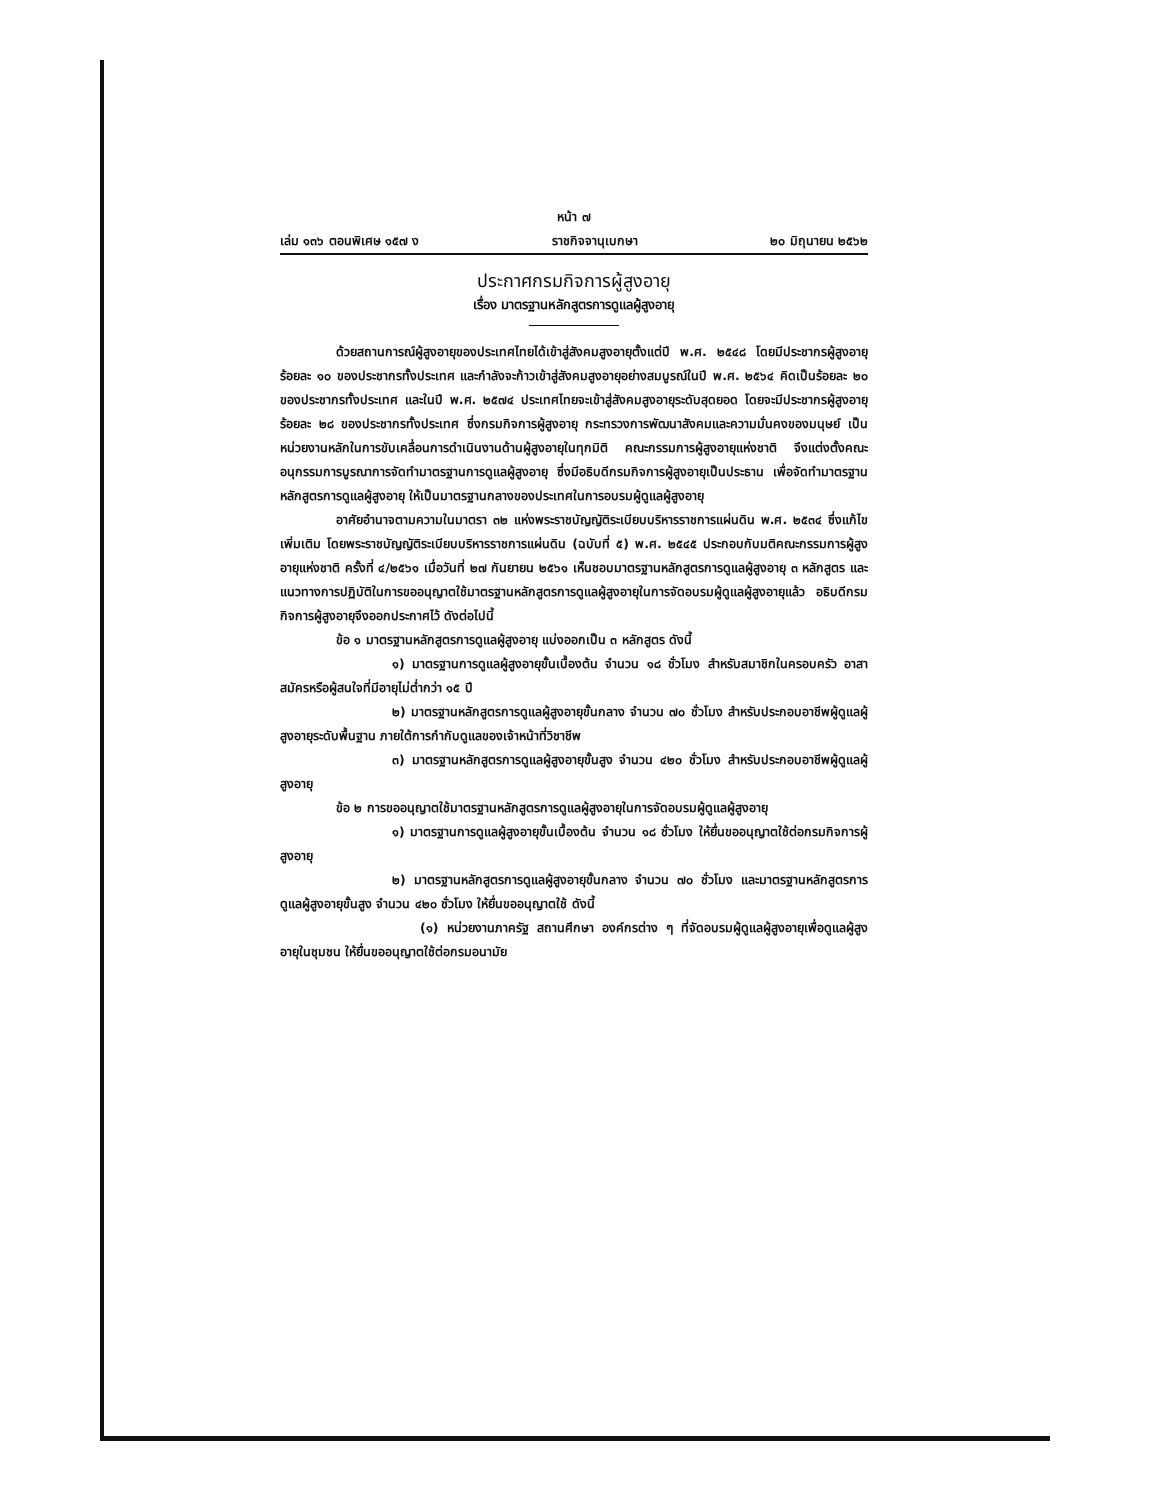หน้า ๗
เล่ม ๑๓๖ ตอนพิเศษ ๑๕๗ ง ราชกิจจานุเบกษา ๒๐ มิถุนายน ๒๕๖๒
ประกาศกรมกิจการผู้สูงอายุ
เรื่อง มาตรฐานหลักสูตรการดูแลผู้สูงอายุ
ด้วยสถานการณ์ผู้สูงอายุของประเทศไทยได้เข้าสู่สังคมสูงอายุตั้งแต่ปี พ.ศ. ๒๕๔๘ โดยมีประชากรผู้สูงอายุ ร้อยละ ๑๐ ของประชากรทั้งประเทศ และกำลังจะก้าวเข้าสู่สังคมสูงอายุอย่างสมบูรณ์ในปี พ.ศ. ๒๕๖๔ คิดเป็นร้อยละ ๒๐ ของประชากรทั้งประเทศ และในปี พ.ศ. ๒๕๗๔ ประเทศไทยจะเข้าสู่สังคมสูงอายุระดับสุดยอด โดยจะมีประชากรผู้สูงอายุร้อยละ ๒๘ ของประชากรทั้งประเทศ ซึ่งกรมกิจการผู้สูงอายุ กระทรวงการพัฒนาสังคมและความมั่นคงของมนุษย์ เป็นหน่วยงานหลักในการขับเคลื่อนการดำเนินงานด้านผู้สูงอายุในทุกมิติ คณะกรรมการผู้สูงอายุแห่งชาติ จึงแต่งตั้งคณะอนุกรรมการบูรณาการจัดทำมาตรฐานการดูแลผู้สูงอายุ ซึ่งมีอธิบดีกรมกิจการผู้สูงอายุเป็นประธาน เพื่อจัดทำมาตรฐานหลักสูตรการดูแลผู้สูงอายุ ให้เป็นมาตรฐานกลางของประเทศในการอบรมผู้ดูแลผู้สูงอายุ
อาศัยอำนาจตามความในมาตรา ๓๒ แห่งพระราชบัญญัติระเบียบบริหารราชการแผ่นดิน พ.ศ. ๒๕๓๔ ซึ่งแก้ไขเพิ่มเติม โดยพระราชบัญญัติระเบียบบริหารราชการแผ่นดิน (ฉบับที่ ๕) พ.ศ. ๒๕๔๕ ประกอบกับมติคณะกรรมการผู้สูงอายุแห่งชาติ ครั้งที่ ๔/๒๕๖๑ เมื่อวันที่ ๒๗ กันยายน ๒๕๖๑ เห็นชอบมาตรฐานหลักสูตรการดูแลผู้สูงอายุ ๓ หลักสูตร และแนวทางการปฏิบัติในการขออนุญาตใช้มาตรฐานหลักสูตรการดูแลผู้สูงอายุในการจัดอบรมผู้ดูแลผู้สูงอายุแล้ว อธิบดีกรมกิจการผู้สูงอายุจึงออกประกาศไว้ ดังต่อไปนี้
ข้อ ๑ มาตรฐานหลักสูตรการดูแลผู้สูงอายุ แบ่งออกเป็น ๓ หลักสูตร ดังนี้
๑) มาตรฐานการดูแลผู้สูงอายุขั้นเบื้องต้น จำนวน ๑๘ ชั่วโมง สำหรับสมาชิกในครอบครัว อาสาสมัครหรือผู้สนใจที่มีอายุไม่ต่ำกว่า ๑๕ ปี
๒) มาตรฐานหลักสูตรการดูแลผู้สูงอายุขั้นกลาง จำนวน ๗๐ ชั่วโมง สำหรับประกอบอาชีพผู้ดูแลผู้สูงอายุระดับพื้นฐาน ภายใต้การกำกับดูแลของเจ้าหน้าที่วิชาชีพ
๓) มาตรฐานหลักสูตรการดูแลผู้สูงอายุขั้นสูง จำนวน ๔๒๐ ชั่วโมง สำหรับประกอบอาชีพผู้ดูแลผู้สูงอายุ
ข้อ ๒ การขออนุญาตใช้มาตรฐานหลักสูตรการดูแลผู้สูงอายุในการจัดอบรมผู้ดูแลผู้สูงอายุ
๑) มาตรฐานการดูแลผู้สูงอายุขั้นเบื้องต้น จำนวน ๑๘ ชั่วโมง ให้ยื่นขออนุญาตใช้ต่อกรมกิจการผู้สูงอายุ
๒) มาตรฐานหลักสูตรการดูแลผู้สูงอายุขั้นกลาง จำนวน ๗๐ ชั่วโมง และมาตรฐานหลักสูตรการดูแลผู้สูงอายุขั้นสูง จำนวน ๔๒๐ ชั่วโมง ให้ยื่นขออนุญาตใช้ ดังนี้
(๑) หน่วยงานภาครัฐ สถานศึกษา องค์กรต่าง ๆ ที่จัดอบรมผู้ดูแลผู้สูงอายุเพื่อดูแลผู้สูงอายุในชุมชน ให้ยื่นขออนุญาตใช้ต่อกรมอนามัย